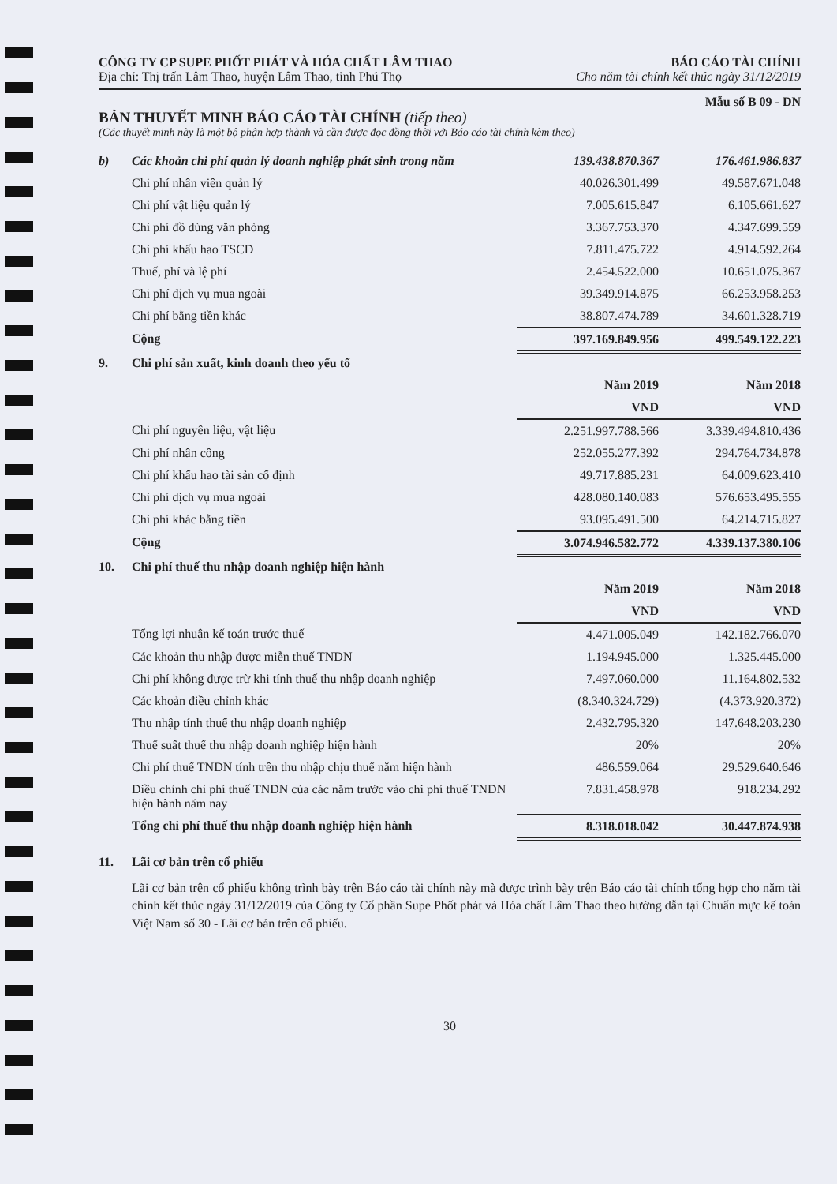CÔNG TY CP SUPE PHỐT PHÁT VÀ HÓA CHẤT LÂM THAO BÁO CÁO TÀI CHÍNH
Địa chỉ: Thị trấn Lâm Thao, huyện Lâm Thao, tỉnh Phú Thọ Cho năm tài chính kết thúc ngày 31/12/2019
Mẫu số B 09 - DN
BẢN THUYẾT MINH BÁO CÁO TÀI CHÍNH (tiếp theo)
(Các thuyết minh này là một bộ phận hợp thành và cần được đọc đồng thời với Báo cáo tài chính kèm theo)
| b) | Các khoản chi phí quản lý doanh nghiệp phát sinh trong năm | 139.438.870.367 | 176.461.986.837 |
| | Chi phí nhân viên quản lý | 40.026.301.499 | 49.587.671.048 |
| | Chi phí vật liệu quản lý | 7.005.615.847 | 6.105.661.627 |
| | Chi phí đồ dùng văn phòng | 3.367.753.370 | 4.347.699.559 |
| | Chi phí khấu hao TSCĐ | 7.811.475.722 | 4.914.592.264 |
| | Thuế, phí và lệ phí | 2.454.522.000 | 10.651.075.367 |
| | Chi phí dịch vụ mua ngoài | 39.349.914.875 | 66.253.958.253 |
| | Chi phí bằng tiền khác | 38.807.474.789 | 34.601.328.719 |
| | Cộng | 397.169.849.956 | 499.549.122.223 |
| 9. | Chi phí sản xuất, kinh doanh theo yếu tố | | |
| | | Năm 2019 | Năm 2018 |
| | | VND | VND |
| | Chi phí nguyên liệu, vật liệu | 2.251.997.788.566 | 3.339.494.810.436 |
| | Chi phí nhân công | 252.055.277.392 | 294.764.734.878 |
| | Chi phí khấu hao tài sản cố định | 49.717.885.231 | 64.009.623.410 |
| | Chi phí dịch vụ mua ngoài | 428.080.140.083 | 576.653.495.555 |
| | Chi phí khác bằng tiền | 93.095.491.500 | 64.214.715.827 |
| | Cộng | 3.074.946.582.772 | 4.339.137.380.106 |
| 10. | Chi phí thuế thu nhập doanh nghiệp hiện hành | | |
| | | Năm 2019 | Năm 2018 |
| | | VND | VND |
| | Tổng lợi nhuận kế toán trước thuế | 4.471.005.049 | 142.182.766.070 |
| | Các khoản thu nhập được miễn thuế TNDN | 1.194.945.000 | 1.325.445.000 |
| | Chi phí không được trừ khi tính thuế thu nhập doanh nghiệp | 7.497.060.000 | 11.164.802.532 |
| | Các khoản điều chỉnh khác | (8.340.324.729) | (4.373.920.372) |
| | Thu nhập tính thuế thu nhập doanh nghiệp | 2.432.795.320 | 147.648.203.230 |
| | Thuế suất thuế thu nhập doanh nghiệp hiện hành | 20% | 20% |
| | Chi phí thuế TNDN tính trên thu nhập chịu thuế năm hiện hành | 486.559.064 | 29.529.640.646 |
| | Điều chỉnh chi phí thuế TNDN của các năm trước vào chi phí thuế TNDN hiện hành năm nay | 7.831.458.978 | 918.234.292 |
| | Tổng chi phí thuế thu nhập doanh nghiệp hiện hành | 8.318.018.042 | 30.447.874.938 |
| 11. | Lãi cơ bản trên cổ phiếu | | |
Lãi cơ bản trên cổ phiếu không trình bày trên Báo cáo tài chính này mà được trình bày trên Báo cáo tài chính tổng hợp cho năm tài chính kết thúc ngày 31/12/2019 của Công ty Cổ phần Supe Phốt phát và Hóa chất Lâm Thao theo hướng dẫn tại Chuẩn mực kế toán Việt Nam số 30 - Lãi cơ bản trên cổ phiếu.
30